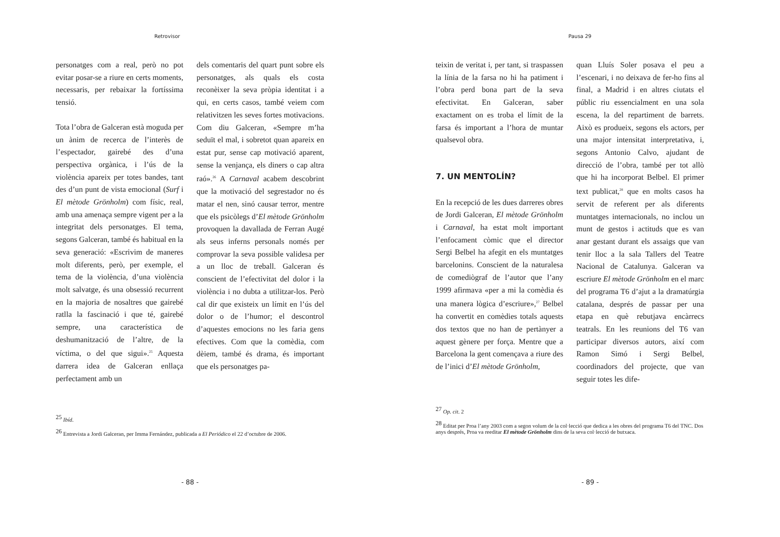Retrovisor
personatges com a real, però no pot evitar posar-se a riure en certs moments, necessaris, per rebaixar la fortíssima tensió.
Tota l’obra de Galceran està moguda per un ànim de recerca de l’interès de l’espectador, gairebé des d’una perspectiva orgànica, i l’ús de la violència apareix per totes bandes, tant des d’un punt de vista emocional (Surf i El mètode Grönholm) com físic, real, amb una amenaça sempre vigent per a la integritat dels personatges. El tema, segons Galceran, també és habitual en la seva generació: «Escrivim de maneres molt diferents, però, per exemple, el tema de la violència, d’una violència molt salvatge, és una obsessió recurrent en la majoria de nosaltres que gairebé ratlla la fascinació i que té, gairebé sempre, una característica de deshumanització de l’altre, de la víctima, o del que sigui».<sup>25</sup> Aquesta darrera idea de Galceran enllaça perfectament amb un
dels comentaris del quart punt sobre els personatges, als quals els costa reconèixer la seva pròpia identitat i a qui, en certs casos, també veiem com relativitzen les seves fortes motivacions. Com diu Galceran, «Sempre m’ha seduït el mal, i sobretot quan apareix en estat pur, sense cap motivació aparent, sense la venjança, els diners o cap altra raó».<sup>26</sup> A Carnaval acabem descobrint que la motivació del segrestador no és matar el nen, sinó causar terror, mentre que els psicòlegs d’El mètode Grönholm provoquen la davallada de Ferran Augé als seus inferns personals només per comprovar la seva possible validesa per a un lloc de treball. Galceran és conscient de l’efectivitat del dolor i la violència i no dubta a utilitzar-los. Però cal dir que existeix un límit en l’ús del dolor o de l’humor; el descontrol d’aquestes emocions no les faria gens efectives. Com que la comèdia, com dèiem, també és drama, és important que els personatges pa-
<sup>25</sup> Ibíd.
<sup>26</sup> Entrevista a Jordi Galceran, per Imma Fernández, publicada a El Periódico el 22 d’octubre de 2006.
- 88 -
Pausa 29
teixin de veritat i, per tant, si traspassen la línia de la farsa no hi ha patiment i l’obra perd bona part de la seva efectivitat. En Galceran, saber exactament on es troba el límit de la farsa és important a l’hora de muntar qualsevol obra.
7. UN MENTOLÍN?
En la recepció de les dues darreres obres de Jordi Galceran, El mètode Grönholm i Carnaval, ha estat molt important l’enfocament còmic que el director Sergi Belbel ha afegit en els muntatges barcelonins. Conscient de la naturalesa de comediògraf de l’autor que l’any 1999 afirmava «per a mi la comèdia és una manera lògica d’escriure»,<sup>27</sup> Belbel ha convertit en comèdies totals aquests dos textos que no han de pertànyer a aquest gènere per força. Mentre que a Barcelona la gent començava a riure des de l’inici d’El mètode Grönholm,
quan Lluís Soler posava el peu a l’escenari, i no deixava de fer-ho fins al final, a Madrid i en altres ciutats el públic riu essencialment en una sola escena, la del repartiment de barrets. Això es produeix, segons els actors, per una major intensitat interpretativa, i, segons Antonio Calvo, ajudant de direcció de l’obra, també per tot allò que hi ha incorporat Belbel. El primer text publicat,<sup>28</sup> que en molts casos ha servit de referent per als diferents muntatges internacionals, no inclou un munt de gestos i actituds que es van anar gestant durant els assaigs que van tenir lloc a la sala Tallers del Teatre Nacional de Catalunya. Galceran va escriure El mètode Grönholm en el marc del programa T6 d’ajut a la dramatúrgia catalana, després de passar per una etapa en què rebutjava encàrrecs teatrals. En les reunions del T6 van participar diversos autors, així com Ramon Simó i Sergi Belbel, coordinadors del projecte, que van seguir totes les dife-
<sup>27</sup> Op. cit. 2
<sup>28</sup> Editat per Proa l’any 2003 com a segon volum de la col·lecció que dedica a les obres del programa T6 del TNC. Dos anys després, Proa va reeditar El mètode Grönholm dins de la seva col·lecció de butxaca.
- 89 -